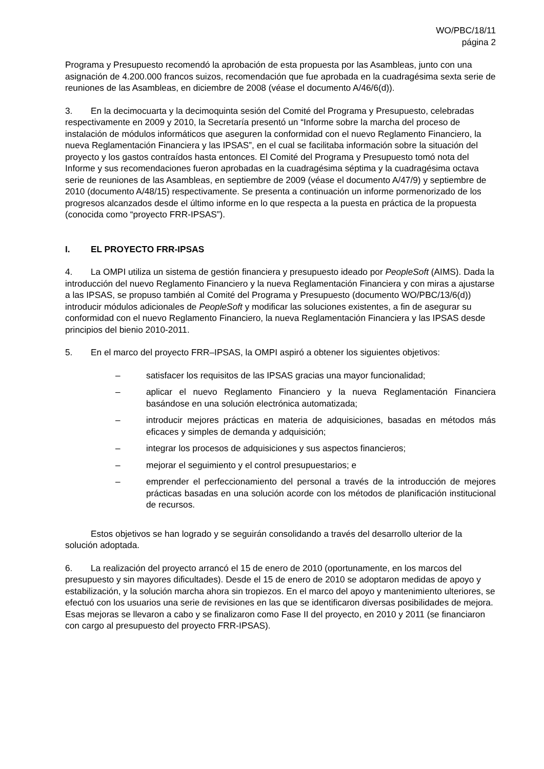WO/PBC/18/11
página 2
Programa y Presupuesto recomendó la aprobación de esta propuesta por las Asambleas, junto con una asignación de 4.200.000 francos suizos, recomendación que fue aprobada en la cuadragésima sexta serie de reuniones de las Asambleas, en diciembre de 2008 (véase el documento A/46/6(d)).
3. En la decimocuarta y la decimoquinta sesión del Comité del Programa y Presupuesto, celebradas respectivamente en 2009 y 2010, la Secretaría presentó un “Informe sobre la marcha del proceso de instalación de módulos informáticos que aseguren la conformidad con el nuevo Reglamento Financiero, la nueva Reglamentación Financiera y las IPSAS”, en el cual se facilitaba información sobre la situación del proyecto y los gastos contraídos hasta entonces. El Comité del Programa y Presupuesto tomó nota del Informe y sus recomendaciones fueron aprobadas en la cuadragésima séptima y la cuadragésima octava serie de reuniones de las Asambleas, en septiembre de 2009 (véase el documento A/47/9) y septiembre de 2010 (documento A/48/15) respectivamente. Se presenta a continuación un informe pormenorizado de los progresos alcanzados desde el último informe en lo que respecta a la puesta en práctica de la propuesta (conocida como “proyecto FRR-IPSAS”).
I. EL PROYECTO FRR-IPSAS
4. La OMPI utiliza un sistema de gestión financiera y presupuesto ideado por PeopleSoft (AIMS). Dada la introducción del nuevo Reglamento Financiero y la nueva Reglamentación Financiera y con miras a ajustarse a las IPSAS, se propuso también al Comité del Programa y Presupuesto (documento WO/PBC/13/6(d)) introducir módulos adicionales de PeopleSoft y modificar las soluciones existentes, a fin de asegurar su conformidad con el nuevo Reglamento Financiero, la nueva Reglamentación Financiera y las IPSAS desde principios del bienio 2010-2011.
5. En el marco del proyecto FRR–IPSAS, la OMPI aspiró a obtener los siguientes objetivos:
– satisfacer los requisitos de las IPSAS gracias una mayor funcionalidad;
– aplicar el nuevo Reglamento Financiero y la nueva Reglamentación Financiera basándose en una solución electrónica automatizada;
– introducir mejores prácticas en materia de adquisiciones, basadas en métodos más eficaces y simples de demanda y adquisición;
– integrar los procesos de adquisiciones y sus aspectos financieros;
– mejorar el seguimiento y el control presupuestarios; e
– emprender el perfeccionamiento del personal a través de la introducción de mejores prácticas basadas en una solución acorde con los métodos de planificación institucional de recursos.
Estos objetivos se han logrado y se seguirán consolidando a través del desarrollo ulterior de la solución adoptada.
6. La realización del proyecto arrancó el 15 de enero de 2010 (oportunamente, en los marcos del presupuesto y sin mayores dificultades). Desde el 15 de enero de 2010 se adoptaron medidas de apoyo y estabilización, y la solución marcha ahora sin tropiezos. En el marco del apoyo y mantenimiento ulteriores, se efectuó con los usuarios una serie de revisiones en las que se identificaron diversas posibilidades de mejora. Esas mejoras se llevaron a cabo y se finalizaron como Fase II del proyecto, en 2010 y 2011 (se financiaron con cargo al presupuesto del proyecto FRR-IPSAS).